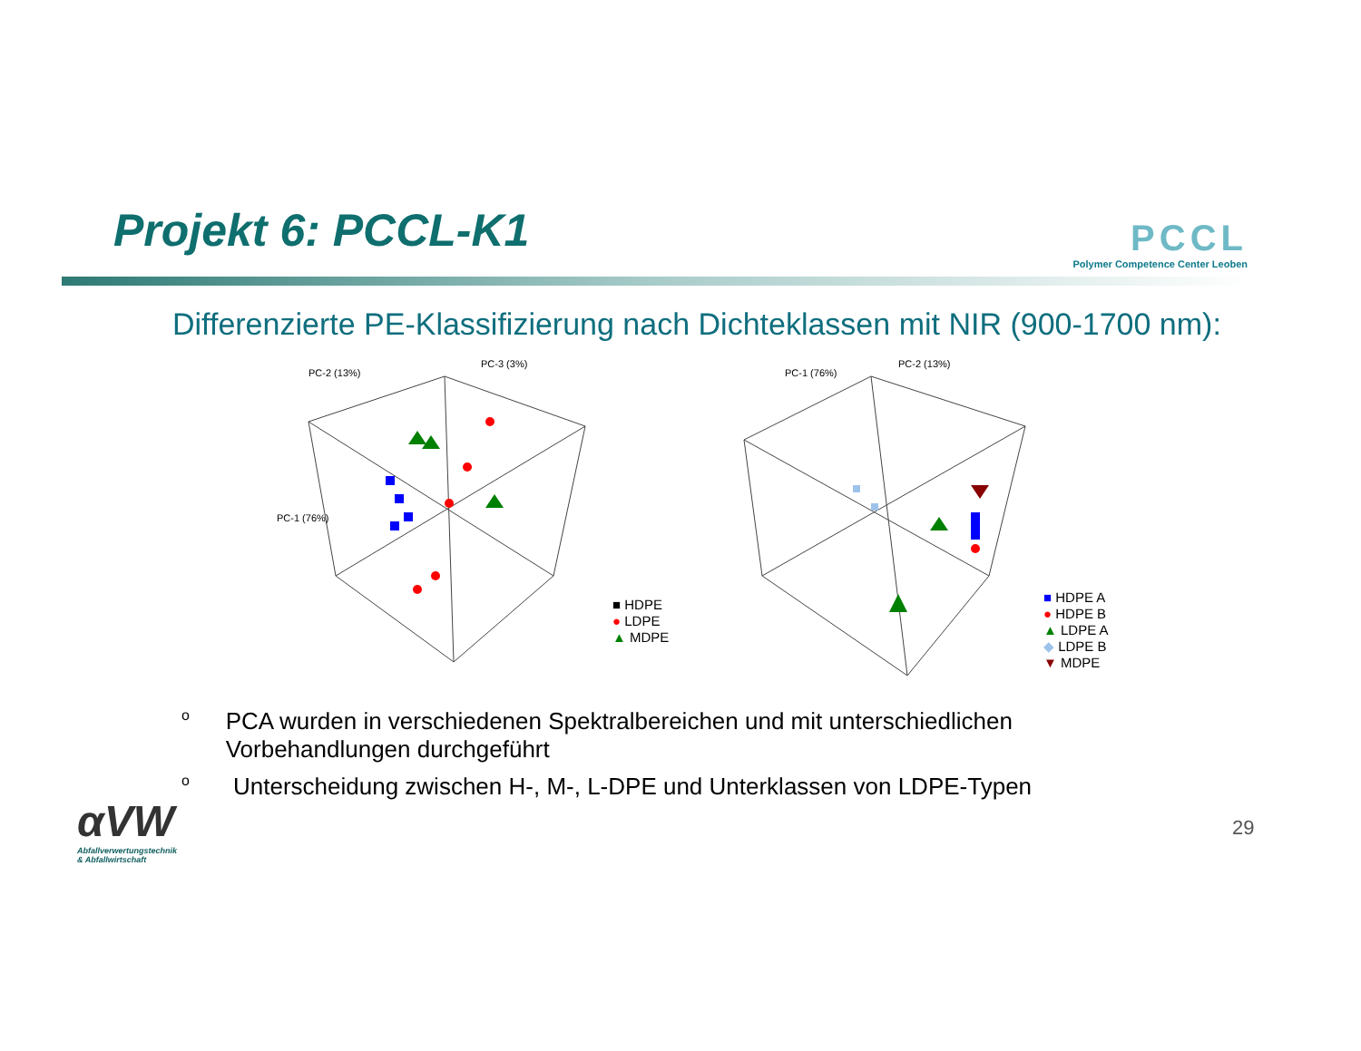Projekt 6: PCCL-K1
PCCL
Polymer Competence Center Leoben
Differenzierte PE-Klassifizierung nach Dichteklassen mit NIR (900-1700 nm):
PC-3 (3%)
PC-2 (13%)
PC-1 (76%)
■ HDPE
● LDPE
▲ MDPE
PC-2 (13%)
PC-1 (76%)
■ HDPE A
● HDPE B
▲ LDPE A
◆ LDPE B
▼ MDPE
o PCA wurden in verschiedenen Spektralbereichen und mit unterschiedlichen Vorbehandlungen durchgeführt
o Unterscheidung zwischen H-, M-, L-DPE und Unterklassen von LDPE-Typen
αVW
Abfallverwertungstechnik
& Abfallwirtschaft
29